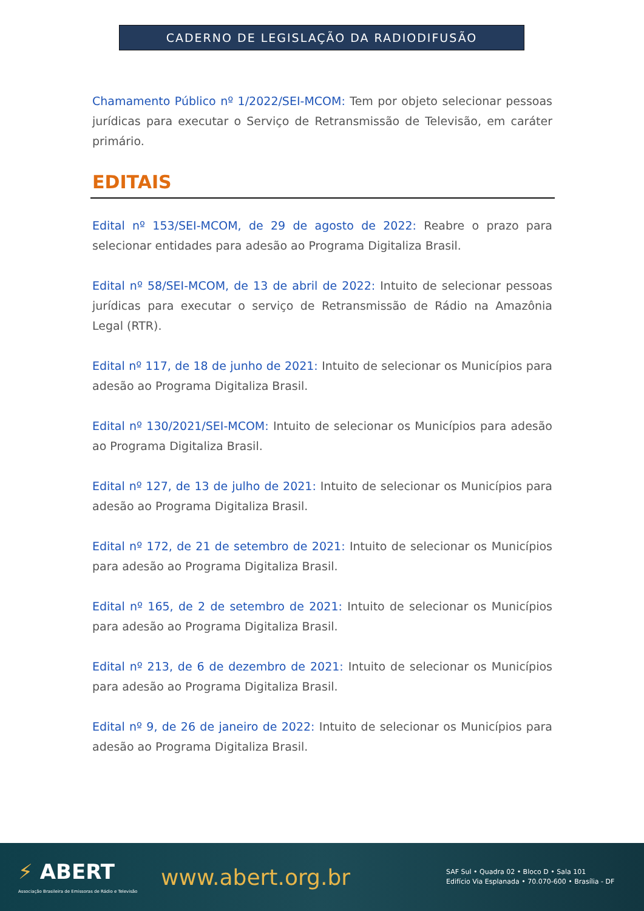CADERNO DE LEGISLAÇÃO DA RADIODIFUSÃO
Chamamento Público nº 1/2022/SEI-MCOM: Tem por objeto selecionar pessoas jurídicas para executar o Serviço de Retransmissão de Televisão, em caráter primário.
EDITAIS
Edital nº 153/SEI-MCOM, de 29 de agosto de 2022: Reabre o prazo para selecionar entidades para adesão ao Programa Digitaliza Brasil.
Edital nº 58/SEI-MCOM, de 13 de abril de 2022: Intuito de selecionar pessoas jurídicas para executar o serviço de Retransmissão de Rádio na Amazônia Legal (RTR).
Edital nº 117, de 18 de junho de 2021: Intuito de selecionar os Municípios para adesão ao Programa Digitaliza Brasil.
Edital nº 130/2021/SEI-MCOM: Intuito de selecionar os Municípios para adesão ao Programa Digitaliza Brasil.
Edital nº 127, de 13 de julho de 2021: Intuito de selecionar os Municípios para adesão ao Programa Digitaliza Brasil.
Edital nº 172, de 21 de setembro de 2021: Intuito de selecionar os Municípios para adesão ao Programa Digitaliza Brasil.
Edital nº 165, de 2 de setembro de 2021: Intuito de selecionar os Municípios para adesão ao Programa Digitaliza Brasil.
Edital nº 213, de 6 de dezembro de 2021: Intuito de selecionar os Municípios para adesão ao Programa Digitaliza Brasil.
Edital nº 9, de 26 de janeiro de 2022: Intuito de selecionar os Municípios para adesão ao Programa Digitaliza Brasil.
⚡ ABERT
Associação Brasileira de Emissoras de Rádio e Televisão
www.abert.org.br
SAF Sul • Quadra 02 • Bloco D • Sala 101
Edifício Via Esplanada • 70.070-600 • Brasília - DF